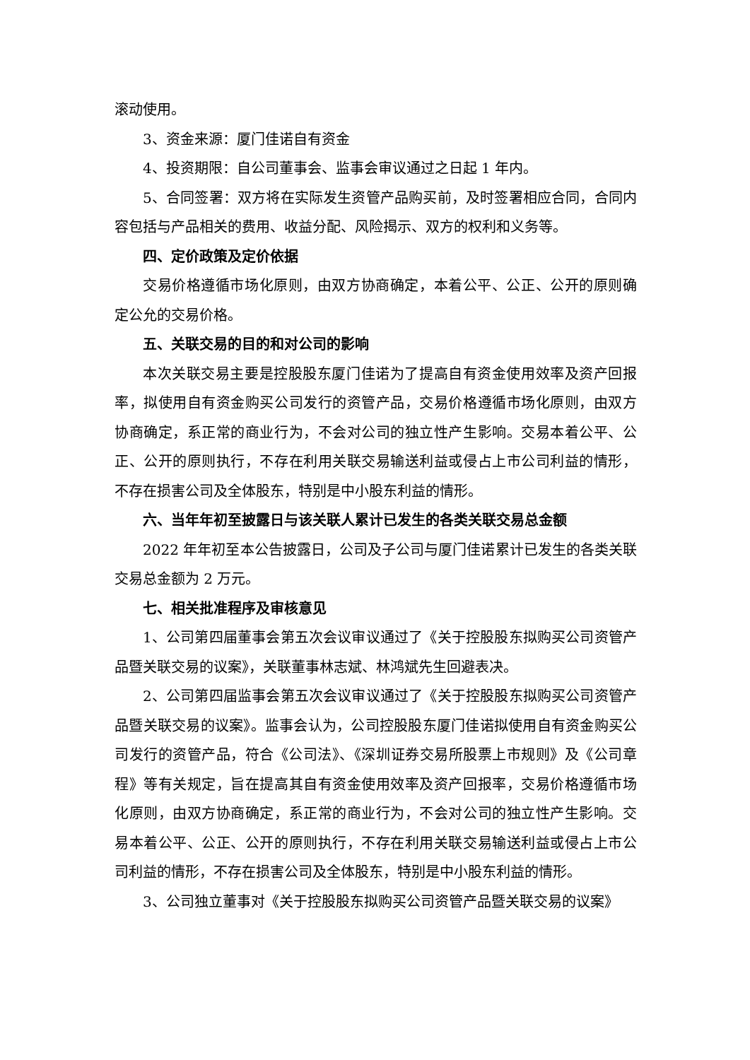滚动使用。
3、资金来源：厦门佳诺自有资金
4、投资期限：自公司董事会、监事会审议通过之日起 1 年内。
5、合同签署：双方将在实际发生资管产品购买前，及时签署相应合同，合同内容包括与产品相关的费用、收益分配、风险揭示、双方的权利和义务等。
四、定价政策及定价依据
交易价格遵循市场化原则，由双方协商确定，本着公平、公正、公开的原则确定公允的交易价格。
五、关联交易的目的和对公司的影响
本次关联交易主要是控股股东厦门佳诺为了提高自有资金使用效率及资产回报率，拟使用自有资金购买公司发行的资管产品，交易价格遵循市场化原则，由双方协商确定，系正常的商业行为，不会对公司的独立性产生影响。交易本着公平、公正、公开的原则执行，不存在利用关联交易输送利益或侵占上市公司利益的情形，不存在损害公司及全体股东，特别是中小股东利益的情形。
六、当年年初至披露日与该关联人累计已发生的各类关联交易总金额
2022 年年初至本公告披露日，公司及子公司与厦门佳诺累计已发生的各类关联交易总金额为 2 万元。
七、相关批准程序及审核意见
1、公司第四届董事会第五次会议审议通过了《关于控股股东拟购买公司资管产品暨关联交易的议案》，关联董事林志斌、林鸿斌先生回避表决。
2、公司第四届监事会第五次会议审议通过了《关于控股股东拟购买公司资管产品暨关联交易的议案》。监事会认为，公司控股股东厦门佳诺拟使用自有资金购买公司发行的资管产品，符合《公司法》、《深圳证券交易所股票上市规则》及《公司章程》等有关规定，旨在提高其自有资金使用效率及资产回报率，交易价格遵循市场化原则，由双方协商确定，系正常的商业行为，不会对公司的独立性产生影响。交易本着公平、公正、公开的原则执行，不存在利用关联交易输送利益或侵占上市公司利益的情形，不存在损害公司及全体股东，特别是中小股东利益的情形。
3、公司独立董事对《关于控股股东拟购买公司资管产品暨关联交易的议案》